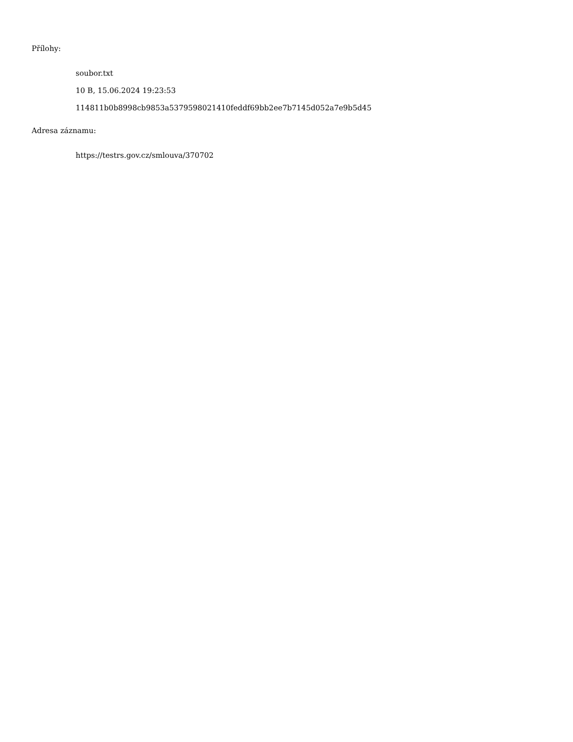Přílohy:
soubor.txt
10 B, 15.06.2024 19:23:53
114811b0b8998cb9853a5379598021410feddf69bb2ee7b7145d052a7e9b5d45
Adresa záznamu:
https://testrs.gov.cz/smlouva/370702